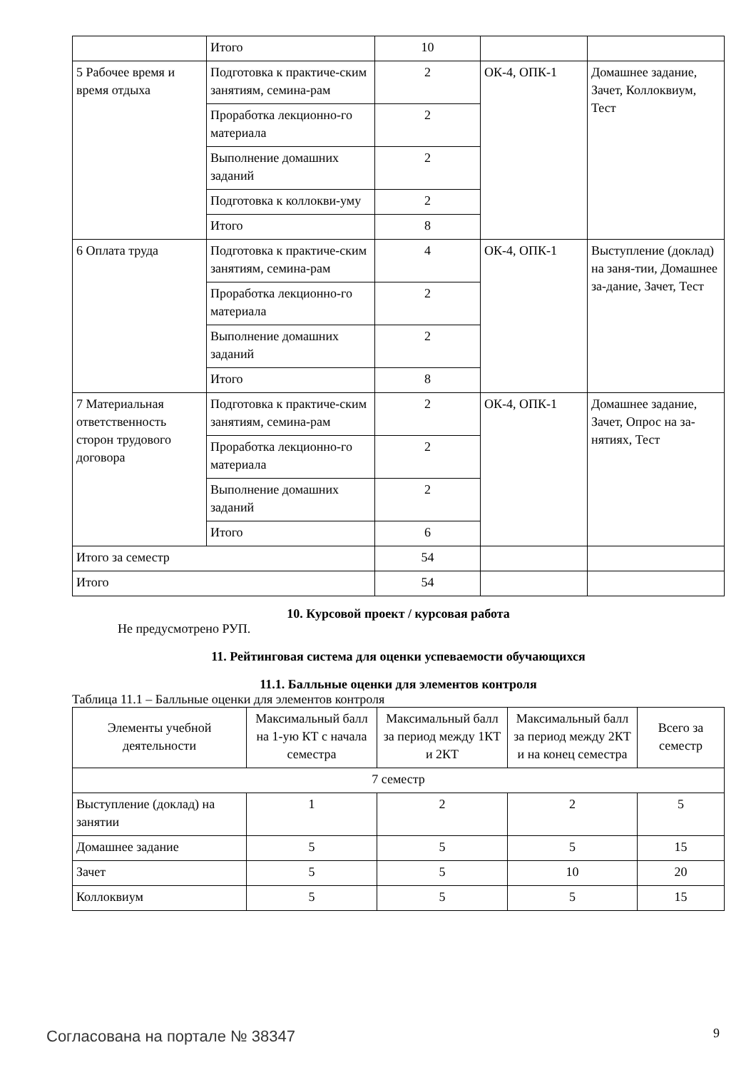| | Итого | 10 | | |
| 5 Рабочее время и время отдыха | Подготовка к практиче-ским занятиям, семина-рам | 2 | ОК-4, ОПК-1 | Домашнее задание, Зачет, Коллоквиум, Тест |
| | Проработка лекционно-го материала | 2 | | |
| | Выполнение домашних заданий | 2 | | |
| | Подготовка к коллокви-уму | 2 | | |
| | Итого | 8 | | |
| 6 Оплата труда | Подготовка к практиче-ским занятиям, семина-рам | 4 | ОК-4, ОПК-1 | Выступление (доклад) на заня-тии, Домашнее за-дание, Зачет, Тест |
| | Проработка лекционно-го материала | 2 | | |
| | Выполнение домашних заданий | 2 | | |
| | Итого | 8 | | |
| 7 Материальная ответственность сторон трудового договора | Подготовка к практиче-ским занятиям, семина-рам | 2 | ОК-4, ОПК-1 | Домашнее задание, Зачет, Опрос на за-нятиях, Тест |
| | Проработка лекционно-го материала | 2 | | |
| | Выполнение домашних заданий | 2 | | |
| | Итого | 6 | | |
| Итого за семестр | | 54 | | |
| Итого | | 54 | | |
10. Курсовой проект / курсовая работа
Не предусмотрено РУП.
11. Рейтинговая система для оценки успеваемости обучающихся
11.1. Балльные оценки для элементов контроля
Таблица 11.1 – Балльные оценки для элементов контроля
| Элементы учебной деятельности | Максимальный балл на 1-ую КТ с начала семестра | Максимальный балл за период между 1КТ и 2КТ | Максимальный балл за период между 2КТ и на конец семестра | Всего за семестр |
| --- | --- | --- | --- | --- |
| 7 семестр | | | | |
| Выступление (доклад) на занятии | 1 | 2 | 2 | 5 |
| Домашнее задание | 5 | 5 | 5 | 15 |
| Зачет | 5 | 5 | 10 | 20 |
| Коллоквиум | 5 | 5 | 5 | 15 |
Согласована на портале № 38347 9